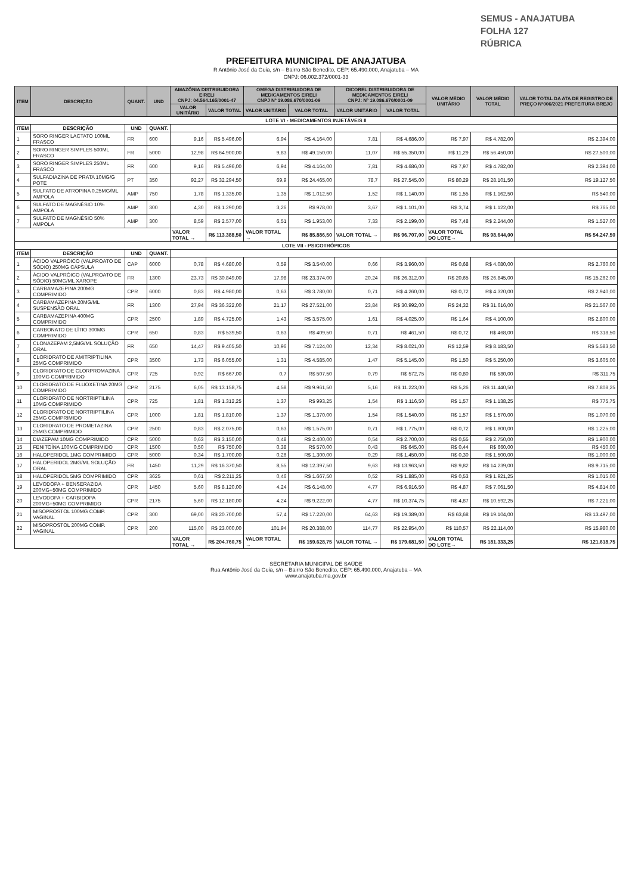SEMUS - ANAJATUBA
FOLHA 127
RÚBRICA
PREFEITURA MUNICIPAL DE ANAJATUBA
R Antônio José da Guia, s/n – Bairro São Benedito, CEP: 65.490.000, Anajatuba – MA
CNPJ: 06.002.372/0001-33
| ITEM | DESCRIÇÃO | QUANT. | UND | AMAZÔNIA DISTRIBUIDORA EIRELI CNPJ: 04.564.165/0001-47 | | OMEGA DISTRIBUIDORA DE MEDICAMENTOS EIRELI CNPJ Nº 19.086.670/0001-09 | | DICOREL DISTRIBUIDORA DE MEDICAMENTOS EIRELI CNPJ: Nº 19.086.670/0001-09 | | VALOR MÉDIO UNITÁRIO | VALOR MÉDIO TOTAL | VALOR TOTAL DA ATA DE REGISTRO DE PREÇO Nº006/2021 PREFEITURA BREJO |
| --- | --- | --- | --- | --- | --- | --- | --- | --- | --- | --- | --- | --- |
| | | | | VALOR UNITÁRIO | VALOR TOTAL | VALOR UNITÁRIO | VALOR TOTAL | VALOR UNITÁRIO | VALOR TOTAL | | | |
| LOTE VI - MEDICAMENTOS INJETÁVEIS II | | | | | | | | | | | | |
| ITEM | DESCRIÇÃO | UND | QUANT. | | | | | | | | | |
| 1 | SORO RINGER LACTATO 100ML FRASCO | FR | 600 | 9,16 | R$ 5.496,00 | 6,94 | R$ 4.164,00 | 7,81 | R$ 4.686,00 | R$ 7,97 | R$ 4.782,00 | R$ 2.394,00 |
| 2 | SORO RINGER SIMPLES 500ML FRASCO | FR | 5000 | 12,98 | R$ 64.900,00 | 9,83 | R$ 49.150,00 | 11,07 | R$ 55.350,00 | R$ 11,29 | R$ 56.450,00 | R$ 27.500,00 |
| 3 | SORO RINGER SIMPLES 250ML FRASCO | FR | 600 | 9,16 | R$ 5.496,00 | 6,94 | R$ 4.164,00 | 7,81 | R$ 4.686,00 | R$ 7,97 | R$ 4.782,00 | R$ 2.394,00 |
| 4 | SULFADIAZINA DE PRATA 10MG/G POTE | PT | 350 | 92,27 | R$ 32.294,50 | 69,9 | R$ 24.465,00 | 78,7 | R$ 27.545,00 | R$ 80,29 | R$ 28.101,50 | R$ 19.127,50 |
| 5 | SULFATO DE ATROPINA 0,25MG/ML AMPOLA | AMP | 750 | 1,78 | R$ 1.335,00 | 1,35 | R$ 1.012,50 | 1,52 | R$ 1.140,00 | R$ 1,55 | R$ 1.162,50 | R$ 540,00 |
| 6 | SULFATO DE MAGNÉSIO 10% AMPOLA | AMP | 300 | 4,30 | R$ 1.290,00 | 3,26 | R$ 978,00 | 3,67 | R$ 1.101,00 | R$ 3,74 | R$ 1.122,00 | R$ 765,00 |
| 7 | SULFATO DE MAGNÉSIO 50% AMPOLA | AMP | 300 | 8,59 | R$ 2.577,00 | 6,51 | R$ 1.953,00 | 7,33 | R$ 2.199,00 | R$ 7,48 | R$ 2.244,00 | R$ 1.527,00 |
| | | | | VALOR TOTAL → | R$ 113.388,50 | VALOR TOTAL → | R$ 85.886,50 | VALOR TOTAL → | R$ 96.707,00 | VALOR TOTAL DO LOTE→ | R$ 98.644,00 | R$ 54.247,50 |
| LOTE VII - PSICOTRÓPICOS | | | | | | | | | | | | |
| ITEM | DESCRIÇÃO | UND | QUANT. | | | | | | | | | |
| 1 | ÁCIDO VALPRÓICO (VALPROATO DE SÓDIO) 250MG CÁPSULA | CAP | 6000 | 0,78 | R$ 4.680,00 | 0,59 | R$ 3.540,00 | 0,66 | R$ 3.960,00 | R$ 0,68 | R$ 4.080,00 | R$ 2.760,00 |
| 2 | ÁCIDO VALPRÓICO (VALPROATO DE SÓDIO) 50MG/ML XAROPE | FR | 1300 | 23,73 | R$ 30.849,00 | 17,98 | R$ 23.374,00 | 20,24 | R$ 26.312,00 | R$ 20,65 | R$ 26.845,00 | R$ 15.262,00 |
| 3 | CARBAMAZEPINA 200MG COMPRIMIDO | CPR | 6000 | 0,83 | R$ 4.980,00 | 0,63 | R$ 3.780,00 | 0,71 | R$ 4.260,00 | R$ 0,72 | R$ 4.320,00 | R$ 2.940,00 |
| 4 | CARBAMAZEPINA 20MG/ML SUSPENSÃO ORAL | FR | 1300 | 27,94 | R$ 36.322,00 | 21,17 | R$ 27.521,00 | 23,84 | R$ 30.992,00 | R$ 24,32 | R$ 31.616,00 | R$ 21.567,00 |
| 5 | CARBAMAZEPINA 400MG COMPRIMIDO | CPR | 2500 | 1,89 | R$ 4.725,00 | 1,43 | R$ 3.575,00 | 1,61 | R$ 4.025,00 | R$ 1,64 | R$ 4.100,00 | R$ 2.800,00 |
| 6 | CARBONATO DE LÍTIO 300MG COMPRIMIDO | CPR | 650 | 0,83 | R$ 539,50 | 0,63 | R$ 409,50 | 0,71 | R$ 461,50 | R$ 0,72 | R$ 468,00 | R$ 318,50 |
| 7 | CLONAZEPAM 2,5MG/ML SOLUÇÃO ORAL | FR | 650 | 14,47 | R$ 9.405,50 | 10,96 | R$ 7.124,00 | 12,34 | R$ 8.021,00 | R$ 12,59 | R$ 8.183,50 | R$ 5.583,50 |
| 8 | CLORIDRATO DE AMITRIPTILINA 25MG COMPRIMIDO | CPR | 3500 | 1,73 | R$ 6.055,00 | 1,31 | R$ 4.585,00 | 1,47 | R$ 5.145,00 | R$ 1,50 | R$ 5.250,00 | R$ 3.605,00 |
| 9 | CLORIDRATO DE CLORPROMAZINA 100MG COMPRIMIDO | CPR | 725 | 0,92 | R$ 667,00 | 0,7 | R$ 507,50 | 0,79 | R$ 572,75 | R$ 0,80 | R$ 580,00 | R$ 311,75 |
| 10 | CLORIDRATO DE FLUOXETINA 20MG COMPRIMIDO | CPR | 2175 | 6,05 | R$ 13.158,75 | 4,58 | R$ 9.961,50 | 5,16 | R$ 11.223,00 | R$ 5,26 | R$ 11.440,50 | R$ 7.808,25 |
| 11 | CLORIDRATO DE NORTRIPTILINA 10MG COMPRIMIDO | CPR | 725 | 1,81 | R$ 1.312,25 | 1,37 | R$ 993,25 | 1,54 | R$ 1.116,50 | R$ 1,57 | R$ 1.138,25 | R$ 775,75 |
| 12 | CLORIDRATO DE NORTRIPTILINA 25MG COMPRIMIDO | CPR | 1000 | 1,81 | R$ 1.810,00 | 1,37 | R$ 1.370,00 | 1,54 | R$ 1.540,00 | R$ 1,57 | R$ 1.570,00 | R$ 1.070,00 |
| 13 | CLORIDRATO DE PROMETAZINA 25MG COMPRIMIDO | CPR | 2500 | 0,83 | R$ 2.075,00 | 0,63 | R$ 1.575,00 | 0,71 | R$ 1.775,00 | R$ 0,72 | R$ 1.800,00 | R$ 1.225,00 |
| 14 | DIAZEPAM 10MG COMPRIMIDO | CPR | 5000 | 0,63 | R$ 3.150,00 | 0,48 | R$ 2.400,00 | 0,54 | R$ 2.700,00 | R$ 0,55 | R$ 2.750,00 | R$ 1.900,00 |
| 15 | FENITOÍNA 100MG COMPRIMIDO | CPR | 1500 | 0,50 | R$ 750,00 | 0,38 | R$ 570,00 | 0,43 | R$ 645,00 | R$ 0,44 | R$ 660,00 | R$ 450,00 |
| 16 | HALOPERIDOL 1MG COMPRIMIDO | CPR | 5000 | 0,34 | R$ 1.700,00 | 0,26 | R$ 1.300,00 | 0,29 | R$ 1.450,00 | R$ 0,30 | R$ 1.500,00 | R$ 1.000,00 |
| 17 | HALOPERIDOL 2MG/ML SOLUÇÃO ORAL | FR | 1450 | 11,29 | R$ 16.370,50 | 8,55 | R$ 12.397,50 | 9,63 | R$ 13.963,50 | R$ 9,82 | R$ 14.239,00 | R$ 9.715,00 |
| 18 | HALOPERIDOL 5MG COMPRIMIDO | CPR | 3625 | 0,61 | R$ 2.211,25 | 0,46 | R$ 1.667,50 | 0,52 | R$ 1.885,00 | R$ 0,53 | R$ 1.921,25 | R$ 1.015,00 |
| 19 | LEVODOPA + BENSERAZIDA 200MG+50MG COMPRIMIDO | CPR | 1450 | 5,60 | R$ 8.120,00 | 4,24 | R$ 6.148,00 | 4,77 | R$ 6.916,50 | R$ 4,87 | R$ 7.061,50 | R$ 4.814,00 |
| 20 | LEVODOPA + CARBIDOPA 200MG+50MG COMPRIMIDO | CPR | 2175 | 5,60 | R$ 12.180,00 | 4,24 | R$ 9.222,00 | 4,77 | R$ 10.374,75 | R$ 4,87 | R$ 10.592,25 | R$ 7.221,00 |
| 21 | MISOPROSTOL 100MG COMP. VAGINAL | CPR | 300 | 69,00 | R$ 20.700,00 | 57,4 | R$ 17.220,00 | 64,63 | R$ 19.389,00 | R$ 63,68 | R$ 19.104,00 | R$ 13.497,00 |
| 22 | MISOPROSTOL 200MG COMP. VAGINAL | CPR | 200 | 115,00 | R$ 23.000,00 | 101,94 | R$ 20.388,00 | 114,77 | R$ 22.954,00 | R$ 110,57 | R$ 22.114,00 | R$ 15.980,00 |
| | | | | VALOR TOTAL → | R$ 204.760,75 | VALOR TOTAL → | R$ 159.628,75 | VALOR TOTAL → | R$ 179.681,50 | VALOR TOTAL DO LOTE→ | R$ 181.333,25 | R$ 121.618,75 |
SECRETARIA MUNICIPAL DE SAÚDE
Rua Antônio José da Guia, s/n – Bairro São Benedito, CEP: 65.490.000, Anajatuba – MA
www.anajatuba.ma.gov.br